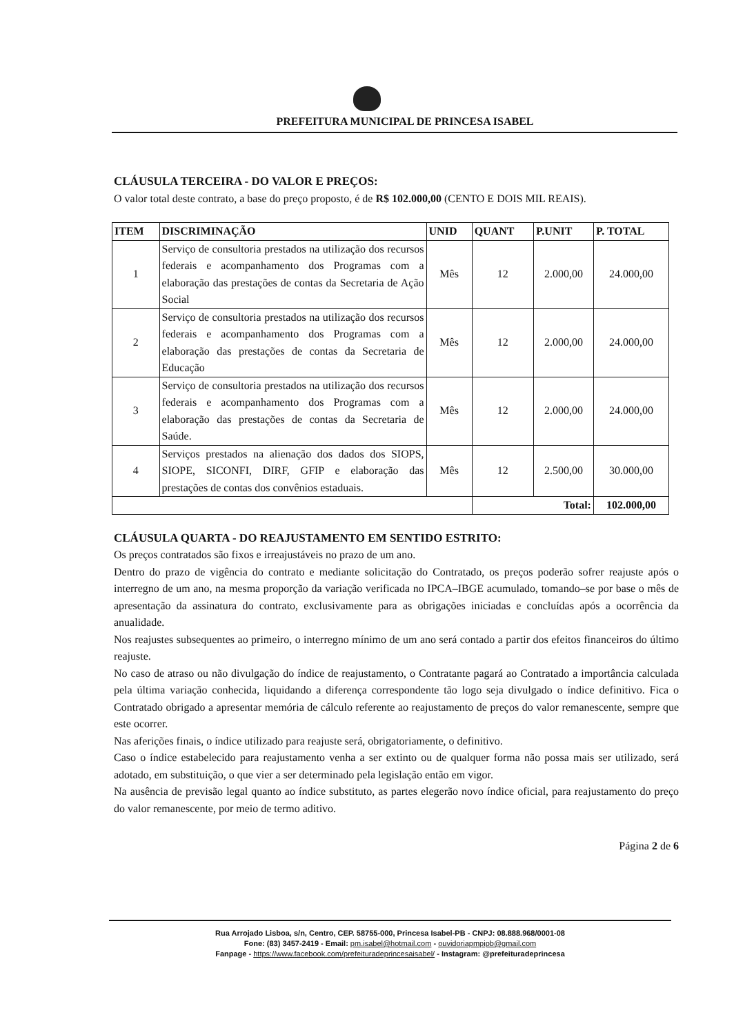PREFEITURA MUNICIPAL DE PRINCESA ISABEL
CLÁUSULA TERCEIRA - DO VALOR E PREÇOS:
O valor total deste contrato, a base do preço proposto, é de R$ 102.000,00 (CENTO E DOIS MIL REAIS).
| ITEM | DISCRIMINAÇÃO | UNID | QUANT | P.UNIT | P. TOTAL |
| --- | --- | --- | --- | --- | --- |
| 1 | Serviço de consultoria prestados na utilização dos recursos federais e acompanhamento dos Programas com a elaboração das prestações de contas da Secretaria de Ação Social | Mês | 12 | 2.000,00 | 24.000,00 |
| 2 | Serviço de consultoria prestados na utilização dos recursos federais e acompanhamento dos Programas com a elaboração das prestações de contas da Secretaria de Educação | Mês | 12 | 2.000,00 | 24.000,00 |
| 3 | Serviço de consultoria prestados na utilização dos recursos federais e acompanhamento dos Programas com a elaboração das prestações de contas da Secretaria de Saúde. | Mês | 12 | 2.000,00 | 24.000,00 |
| 4 | Serviços prestados na alienação dos dados dos SIOPS, SIOPE, SICONFI, DIRF, GFIP e elaboração das prestações de contas dos convênios estaduais. | Mês | 12 | 2.500,00 | 30.000,00 |
| | | | Total: | | 102.000,00 |
CLÁUSULA QUARTA - DO REAJUSTAMENTO EM SENTIDO ESTRITO:
Os preços contratados são fixos e irreajustáveis no prazo de um ano.
Dentro do prazo de vigência do contrato e mediante solicitação do Contratado, os preços poderão sofrer reajuste após o interregno de um ano, na mesma proporção da variação verificada no IPCA–IBGE acumulado, tomando–se por base o mês de apresentação da assinatura do contrato, exclusivamente para as obrigações iniciadas e concluídas após a ocorrência da anualidade.
Nos reajustes subsequentes ao primeiro, o interregno mínimo de um ano será contado a partir dos efeitos financeiros do último reajuste.
No caso de atraso ou não divulgação do índice de reajustamento, o Contratante pagará ao Contratado a importância calculada pela última variação conhecida, liquidando a diferença correspondente tão logo seja divulgado o índice definitivo. Fica o Contratado obrigado a apresentar memória de cálculo referente ao reajustamento de preços do valor remanescente, sempre que este ocorrer.
Nas aferições finais, o índice utilizado para reajuste será, obrigatoriamente, o definitivo.
Caso o índice estabelecido para reajustamento venha a ser extinto ou de qualquer forma não possa mais ser utilizado, será adotado, em substituição, o que vier a ser determinado pela legislação então em vigor.
Na ausência de previsão legal quanto ao índice substituto, as partes elegerão novo índice oficial, para reajustamento do preço do valor remanescente, por meio de termo aditivo.
Página 2 de 6
Rua Arrojado Lisboa, s/n, Centro, CEP. 58755-000, Princesa Isabel-PB - CNPJ: 08.888.968/0001-08
Fone: (83) 3457-2419 - Email: pm.isabel@hotmail.com - ouvidoriapmpipb@gmail.com
Fanpage - https://www.facebook.com/prefeituradeprincesaisabel/ - Instagram: @prefeituradeprincesa